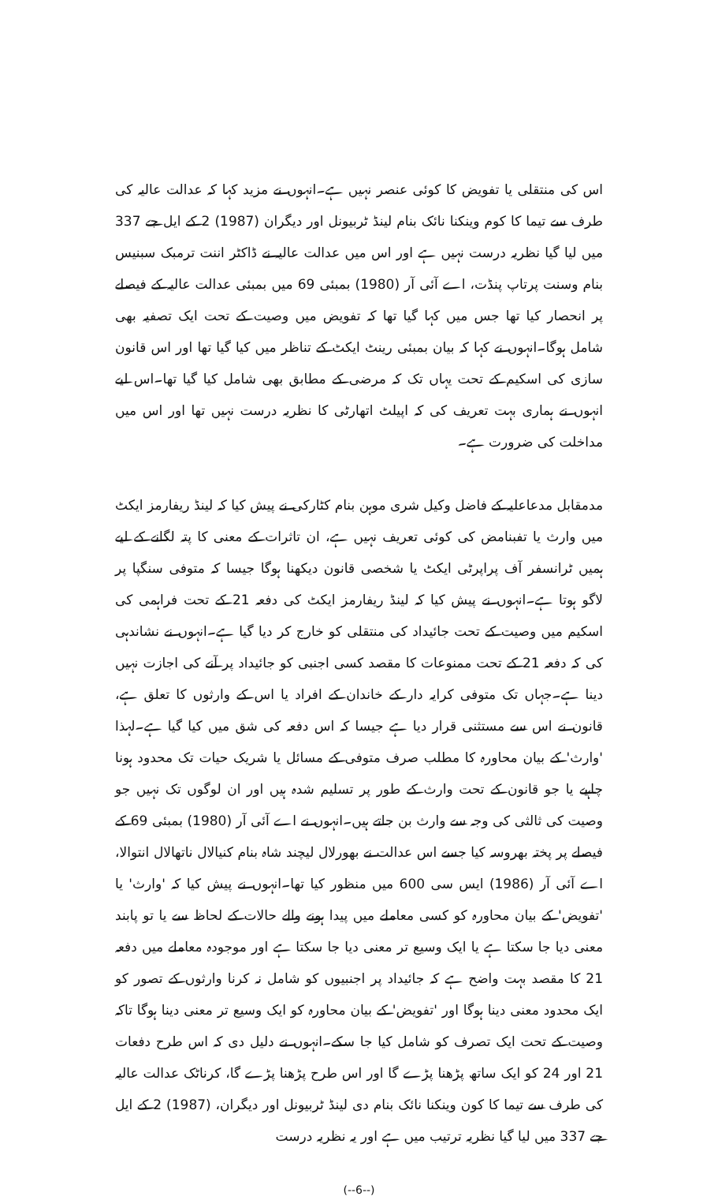اس کی منتقلی یا تفویض کا کوئی عنصر نہیں ہے۔انہوں نے مزید کہا کہ عدالت عالیہ کی طرف سے تیما کا کوم وینکنا نائک بنام لینڈ ٹربیونل اور دیگران (1987) 2 کے ایل جے 337 میں لیا گیا نظریہ درست نہیں ہے اور اس میں عدالت عالیہ نے ڈاکٹر اننت ترمبک سبنیس بنام وسنت پرتاپ پنڈت، اے آئی آر (1980) بمبئی 69 میں بمبئی عدالت عالیہ کے فیصلے پر انحصار کیا تھا جس میں کہا گیا تھا کہ تفویض میں وصیت کے تحت ایک تصفیہ بھی شامل ہوگا۔انہوں نے کہا کہ بیان بمبئی رینٹ ایکٹ کے تناظر میں کیا گیا تھا اور اس قانون سازی کی اسکیم کے تحت یہاں تک کہ مرضی کے مطابق بھی شامل کیا گیا تھا۔اس لیے انہوں نے ہماری بہت تعریف کی کہ اپیلٹ اتھارٹی کا نظریہ درست نہیں تھا اور اس میں مداخلت کی ضرورت ہے۔
مدمقابل مدعاعلیہ کے فاضل وکیل شری موہن بنام کٹارکی نے پیش کیا کہ لینڈ ریفارمز ایکٹ میں وارث یا تفبنامض کی کوئی تعریف نہیں ہے، ان تاثرات کے معنی کا پتہ لگانے کے لیے ہمیں ٹرانسفر آف پراپرٹی ایکٹ یا شخصی قانون دیکھنا ہوگا جیسا کہ متوفی سنگپا پر لاگو ہوتا ہے۔انہوں نے پیش کیا کہ لینڈ ریفارمز ایکٹ کی دفعہ 21 کے تحت فراہمی کی اسکیم میں وصیت کے تحت جائیداد کی منتقلی کو خارج کر دیا گیا ہے۔انہوں نے نشاندہی کی کہ دفعہ 21 کے تحت ممنوعات کا مقصد کسی اجنبی کو جائیداد پر آنے کی اجازت نہیں دینا ہے۔جہاں تک متوفی کرایہ دار کے خاندان کے افراد یا اس کے وارثوں کا تعلق ہے، قانون نے اس سے مستثنی قرار دیا ہے جیسا کہ اس دفعہ کی شق میں کیا گیا ہے۔لہذا 'وارث' کے بیان محاورہ کا مطلب صرف متوفی کے مسائل یا شریک حیات تک محدود ہونا چاہیے یا جو قانون کے تحت وارث کے طور پر تسلیم شدہ ہیں اور ان لوگوں تک نہیں جو وصیت کی ثالثی کی وجہ سے وارث بن جاتے ہیں۔انہوں نے اے آئی آر (1980) بمبئی 69 کے فیصلے پر پختہ بھروسہ کیا جسے اس عدالت نے بھورلال لیچند شاہ بنام کنیالال ناتھالال انتوالا، اے آئی آر (1986) ایس سی 600 میں منظور کیا تھا۔انہوں نے پیش کیا کہ 'وارث' یا 'تفویض' کے بیان محاورہ کو کسی معاملے میں پیدا ہونے والے حالات کے لحاظ سے یا تو پابند معنی دیا جا سکتا ہے یا ایک وسیع تر معنی دیا جا سکتا ہے اور موجودہ معاملے میں دفعہ 21 کا مقصد بہت واضح ہے کہ جائیداد پر اجنبیوں کو شامل نہ کرنا وارثوں کے تصور کو ایک محدود معنی دینا ہوگا اور 'تفویض' کے بیان محاورہ کو ایک وسیع تر معنی دینا ہوگا تاکہ وصیت کے تحت ایک تصرف کو شامل کیا جا سکے۔انہوں نے دلیل دی کہ اس طرح دفعات 21 اور 24 کو ایک ساتھ پڑھنا پڑے گا اور اس طرح پڑھنا پڑے گا، کرناٹک عدالت عالیہ کی طرف سے تیما کا کون وینکنا نائک بنام دی لینڈ ٹربیونل اور دیگران، (1987) 2 کے ایل جے 337 میں لیا گیا نظریہ ترتیب میں ہے اور یہ نظریہ درست
(--6--)